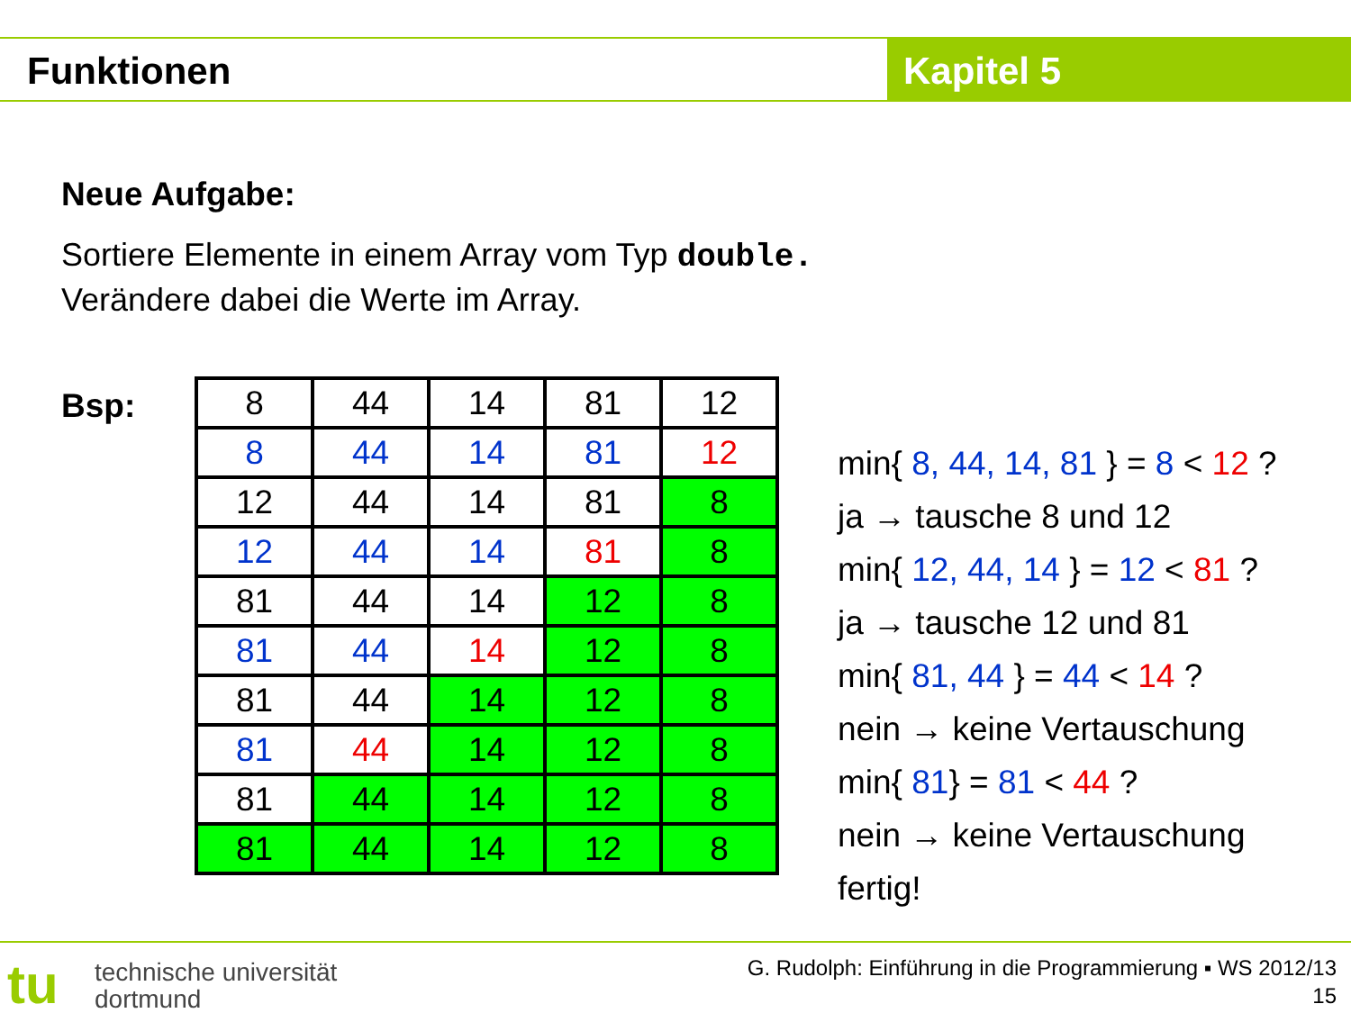Funktionen Kapitel 5
Neue Aufgabe:
Sortiere Elemente in einem Array vom Typ double.
Verändere dabei die Werte im Array.
Bsp:
| 8 | 44 | 14 | 81 | 12 |
| 8 | 44 | 14 | 81 | 12 |
| 12 | 44 | 14 | 81 | 8 |
| 12 | 44 | 14 | 81 | 8 |
| 81 | 44 | 14 | 12 | 8 |
| 81 | 44 | 14 | 12 | 8 |
| 81 | 44 | 14 | 12 | 8 |
| 81 | 44 | 14 | 12 | 8 |
| 81 | 44 | 14 | 12 | 8 |
| 81 | 44 | 14 | 12 | 8 |
min{ 8, 44, 14, 81 } = 8 < 12 ?
ja → tausche 8 und 12
min{ 12, 44, 14 } = 12 < 81 ?
ja → tausche 12 und 81
min{ 81, 44 } = 44 < 14 ?
nein → keine Vertauschung
min{ 81} = 81 < 44 ?
nein → keine Vertauschung
fertig!
tu
technische universität
dortmund
G. Rudolph: Einführung in die Programmierung ▪ WS 2012/13
15